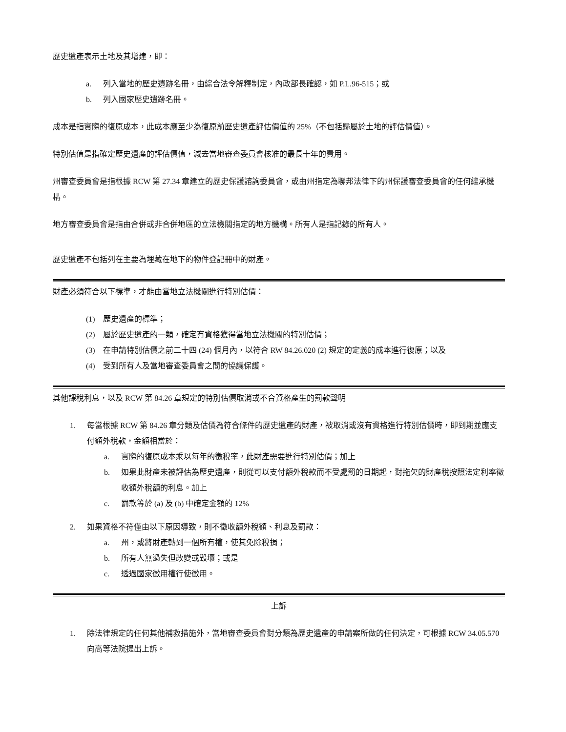歷史遺產表示土地及其增建，即：
a. 列入當地的歷史遺跡名冊，由綜合法令解釋制定，內政部長確認，如 P.L.96-515；或
b. 列入國家歷史遺跡名冊。
成本是指實際的復原成本，此成本應至少為復原前歷史遺產評估價值的 25%（不包括歸屬於土地的評估價值）。
特別估值是指確定歷史遺產的評估價值，減去當地審查委員會核准的最長十年的費用。
州審查委員會是指根據 RCW 第 27.34 章建立的歷史保護諮詢委員會，或由州指定為聯邦法律下的州保護審查委員會的任何繼承機構。
地方審查委員會是指由合併或非合併地區的立法機關指定的地方機構。所有人是指記錄的所有人。
歷史遺產不包括列在主要為埋藏在地下的物件登記冊中的財產。
財產必須符合以下標準，才能由當地立法機關進行特別估價：
(1) 歷史遺產的標準；
(2) 屬於歷史遺產的一類，確定有資格獲得當地立法機關的特別估價；
(3) 在申請特別估價之前二十四 (24) 個月內，以符合 RW 84.26.020 (2) 規定的定義的成本進行復原；以及
(4) 受到所有人及當地審查委員會之間的協議保護。
其他課稅利息，以及 RCW 第 84.26 章規定的特別估價取消或不合資格產生的罰款聲明
1. 每當根據 RCW 第 84.26 章分類及估價為符合條件的歷史遺產的財產，被取消或沒有資格進行特別估價時，即到期並應支付額外稅款，金額相當於：
a. 實際的復原成本乘以每年的徵稅率，此財產需要進行特別估價；加上
b. 如果此財產未被評估為歷史遺產，則從可以支付額外稅款而不受處罰的日期起，對拖欠的財產稅按照法定利率徵收額外稅額的利息。加上
c. 罰款等於 (a) 及 (b) 中確定金額的 12%
2. 如果資格不符僅由以下原因導致，則不徵收額外稅額、利息及罰款：
a. 州，或將財產轉到一個所有權，使其免除稅捐；
b. 所有人無過失但改變或毀壞；或是
c. 透過國家徵用權行使徵用。
上訴
1. 除法律規定的任何其他補救措施外，當地審查委員會對分類為歷史遺產的申請案所做的任何決定，可根據 RCW 34.05.570 向高等法院提出上訴。